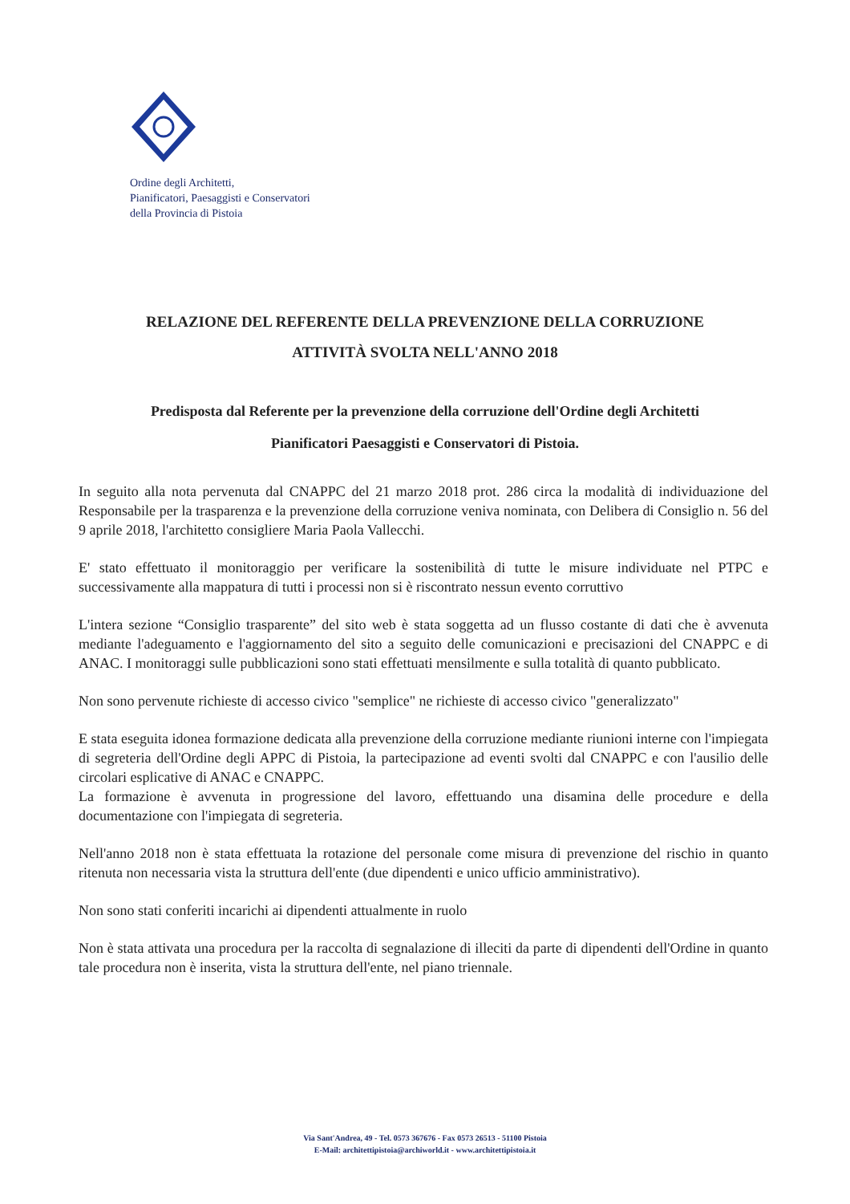Ordine degli Architetti,
Pianificatori, Paesaggisti e Conservatori
della Provincia di Pistoia
RELAZIONE DEL REFERENTE DELLA PREVENZIONE DELLA CORRUZIONE
ATTIVITÀ SVOLTA NELL'ANNO 2018
Predisposta dal Referente per la prevenzione della corruzione dell'Ordine degli Architetti
Pianificatori Paesaggisti e Conservatori di Pistoia.
In seguito alla nota pervenuta dal CNAPPC del 21 marzo 2018 prot. 286 circa la modalità di individuazione del Responsabile per la trasparenza e la prevenzione della corruzione veniva nominata, con Delibera di Consiglio n. 56 del 9 aprile 2018, l'architetto consigliere Maria Paola Vallecchi.
E' stato effettuato il monitoraggio per verificare la sostenibilità di tutte le misure individuate nel PTPC e successivamente alla mappatura di tutti i processi non si è riscontrato nessun evento corruttivo
L'intera sezione “Consiglio trasparente” del sito web è stata soggetta ad un flusso costante di dati che è avvenuta mediante l'adeguamento e l'aggiornamento del sito a seguito delle comunicazioni e precisazioni del CNAPPC e di ANAC. I monitoraggi sulle pubblicazioni sono stati effettuati mensilmente e sulla totalità di quanto pubblicato.
Non sono pervenute richieste di accesso civico "semplice" ne richieste di accesso civico "generalizzato"
E stata eseguita idonea formazione dedicata alla prevenzione della corruzione mediante riunioni interne con l'impiegata di segreteria dell'Ordine degli APPC di Pistoia, la partecipazione ad eventi svolti dal CNAPPC e con l'ausilio delle circolari esplicative di ANAC e CNAPPC.
La formazione è avvenuta in progressione del lavoro, effettuando una disamina delle procedure e della documentazione con l'impiegata di segreteria.
Nell'anno 2018 non è stata effettuata la rotazione del personale come misura di prevenzione del rischio in quanto ritenuta non necessaria vista la struttura dell'ente (due dipendenti e unico ufficio amministrativo).
Non sono stati conferiti incarichi ai dipendenti attualmente in ruolo
Non è stata attivata una procedura per la raccolta di segnalazione di illeciti da parte di dipendenti dell'Ordine in quanto tale procedura non è inserita, vista la struttura dell'ente, nel piano triennale.
Via Sant'Andrea, 49 - Tel. 0573 367676 - Fax 0573 26513 - 51100 Pistoia
E-Mail: architettipistoia@archiworld.it - www.architettipistoia.it